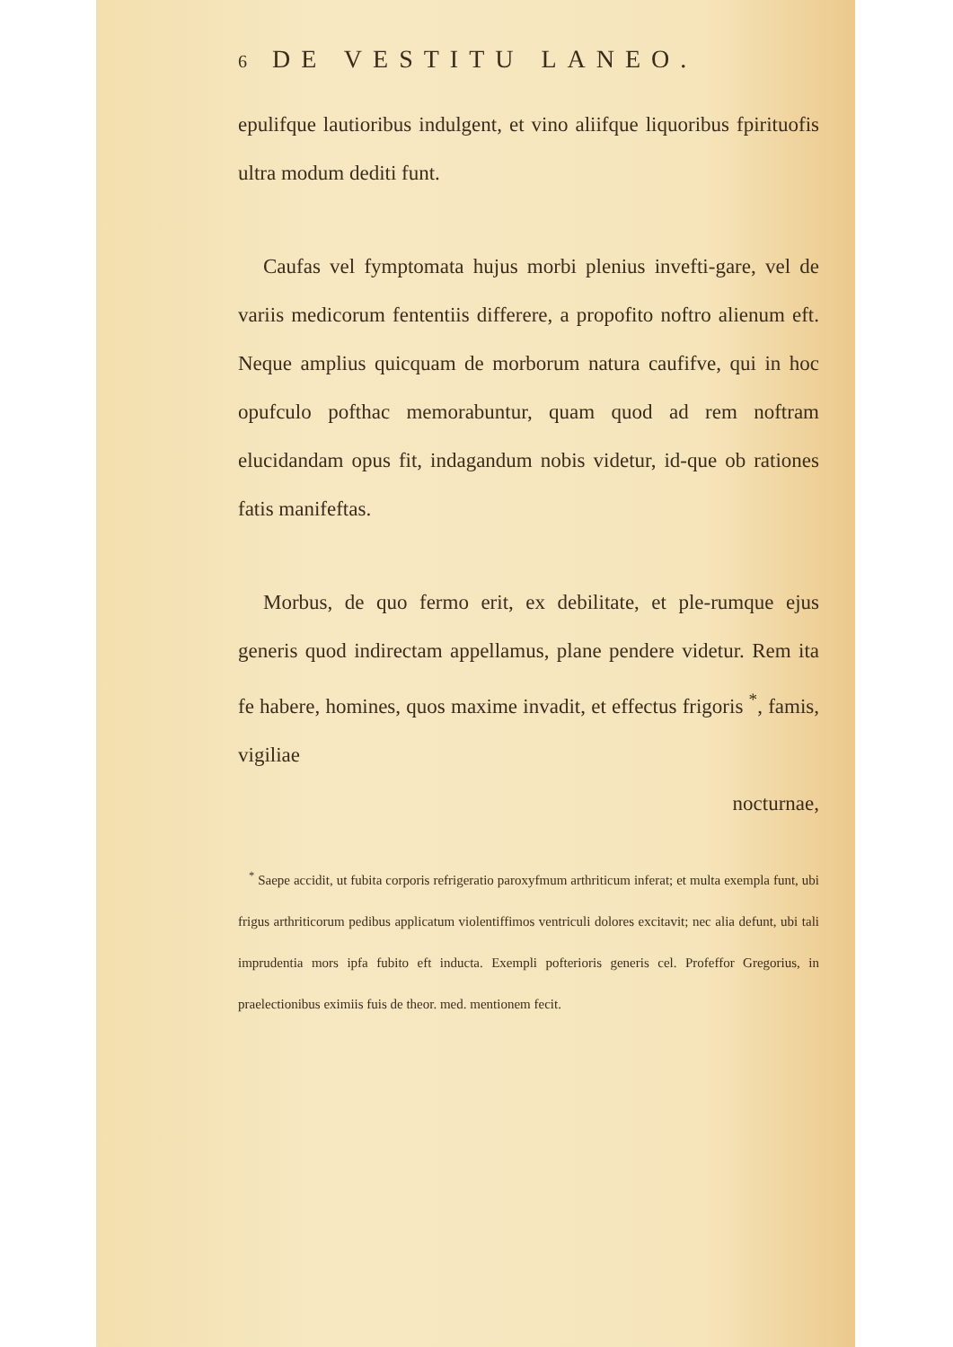6 DE VESTITU LANEO.
epulifque lautioribus indulgent, et vino aliifque liquoribus fpirituofis ultra modum dediti funt.
Caufas vel fymptomata hujus morbi plenius invefti-gare, vel de variis medicorum fententiis differere, a propofito noftro alienum eft. Neque amplius quicquam de morborum natura caufifve, qui in hoc opufculo pofthac memorabuntur, quam quod ad rem noftram elucidandam opus fit, indagandum nobis videtur, id-que ob rationes fatis manifeftas.
Morbus, de quo fermo erit, ex debilitate, et ple-rumque ejus generis quod indirectam appellamus, plane pendere videtur. Rem ita fe habere, homines, quos maxime invadit, et effectus frigoris <sup>*</sup>, famis, vigiliae
nocturnae,
<sup>*</sup> Saepe accidit, ut fubita corporis refrigeratio paroxyfmum arthriticum inferat; et multa exempla funt, ubi frigus arthriticorum pedibus applicatum violentiffimos ventriculi dolores excitavit; nec alia defunt, ubi tali imprudentia mors ipfa fubito eft inducta. Exempli pofterioris generis cel. Profeffor Gregorius, in praelectionibus eximiis fuis de theor. med. mentionem fecit.